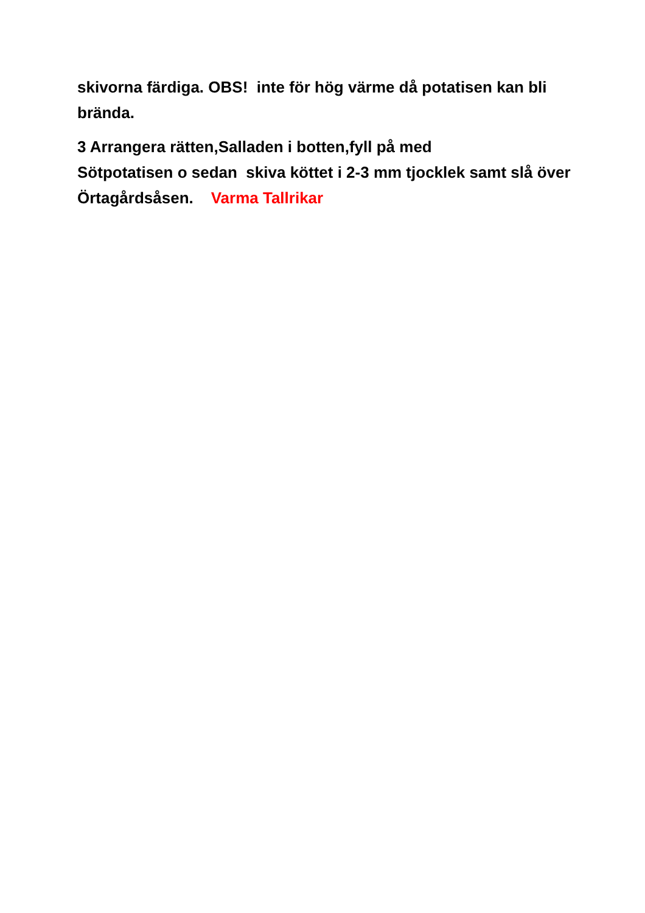skivorna färdiga. OBS! inte för hög värme då potatisen kan bli brända.
3 Arrangera rätten,Salladen i botten,fyll på med
Sötpotatisen o sedan skiva köttet i 2-3 mm tjocklek samt slå över Örtagårdsåsen. Varma Tallrikar